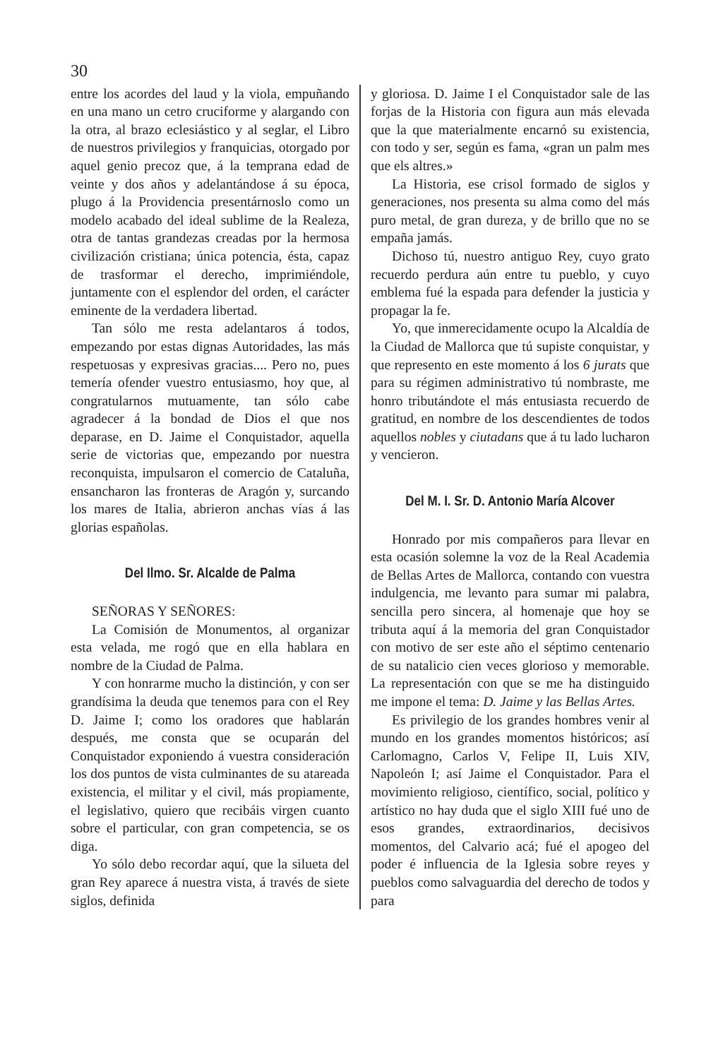30
entre los acordes del laud y la viola, empuñando en una mano un cetro cruciforme y alargando con la otra, al brazo eclesiástico y al seglar, el Libro de nuestros privilegios y franquicias, otorgado por aquel genio precoz que, á la temprana edad de veinte y dos años y adelantándose á su época, plugo á la Providencia presentárnoslo como un modelo acabado del ideal sublime de la Realeza, otra de tantas grandezas creadas por la hermosa civilización cristiana; única potencia, ésta, capaz de trasformar el derecho, imprimiéndole, juntamente con el esplendor del orden, el carácter eminente de la verdadera libertad.
Tan sólo me resta adelantaros á todos, empezando por estas dignas Autoridades, las más respetuosas y expresivas gracias.... Pero no, pues temería ofender vuestro entusiasmo, hoy que, al congratularnos mutuamente, tan sólo cabe agradecer á la bondad de Dios el que nos deparase, en D. Jaime el Conquistador, aquella serie de victorias que, empezando por nuestra reconquista, impulsaron el comercio de Cataluña, ensancharon las fronteras de Aragón y, surcando los mares de Italia, abrieron anchas vías á las glorias españolas.
Del Ilmo. Sr. Alcalde de Palma
SEÑORAS Y SEÑORES:
La Comisión de Monumentos, al organizar esta velada, me rogó que en ella hablara en nombre de la Ciudad de Palma.
Y con honrarme mucho la distinción, y con ser grandísima la deuda que tenemos para con el Rey D. Jaime I; como los oradores que hablarán después, me consta que se ocuparán del Conquistador exponiendo á vuestra consideración los dos puntos de vista culminantes de su atareada existencia, el militar y el civil, más propiamente, el legislativo, quiero que recibáis virgen cuanto sobre el particular, con gran competencia, se os diga.
Yo sólo debo recordar aquí, que la silueta del gran Rey aparece á nuestra vista, á través de siete siglos, definida
y gloriosa. D. Jaime I el Conquistador sale de las forjas de la Historia con figura aun más elevada que la que materialmente encarnó su existencia, con todo y ser, según es fama, «gran un palm mes que els altres.»
La Historia, ese crisol formado de siglos y generaciones, nos presenta su alma como del más puro metal, de gran dureza, y de brillo que no se empaña jamás.
Dichoso tú, nuestro antiguo Rey, cuyo grato recuerdo perdura aún entre tu pueblo, y cuyo emblema fué la espada para defender la justicia y propagar la fe.
Yo, que inmerecidamente ocupo la Alcaldía de la Ciudad de Mallorca que tú supiste conquistar, y que represento en este momento á los 6 jurats que para su régimen administrativo tú nombraste, me honro tributándote el más entusiasta recuerdo de gratitud, en nombre de los descendientes de todos aquellos nobles y ciutadans que á tu lado lucharon y vencieron.
Del M. I. Sr. D. Antonio María Alcover
Honrado por mis compañeros para llevar en esta ocasión solemne la voz de la Real Academia de Bellas Artes de Mallorca, contando con vuestra indulgencia, me levanto para sumar mi palabra, sencilla pero sincera, al homenaje que hoy se tributa aquí á la memoria del gran Conquistador con motivo de ser este año el séptimo centenario de su natalicio cien veces glorioso y memorable. La representación con que se me ha distinguido me impone el tema: D. Jaime y las Bellas Artes.
Es privilegio de los grandes hombres venir al mundo en los grandes momentos históricos; así Carlomagno, Carlos V, Felipe II, Luis XIV, Napoleón I; así Jaime el Conquistador. Para el movimiento religioso, científico, social, político y artístico no hay duda que el siglo XIII fué uno de esos grandes, extraordinarios, decisivos momentos, del Calvario acá; fué el apogeo del poder é influencia de la Iglesia sobre reyes y pueblos como salvaguardia del derecho de todos y para